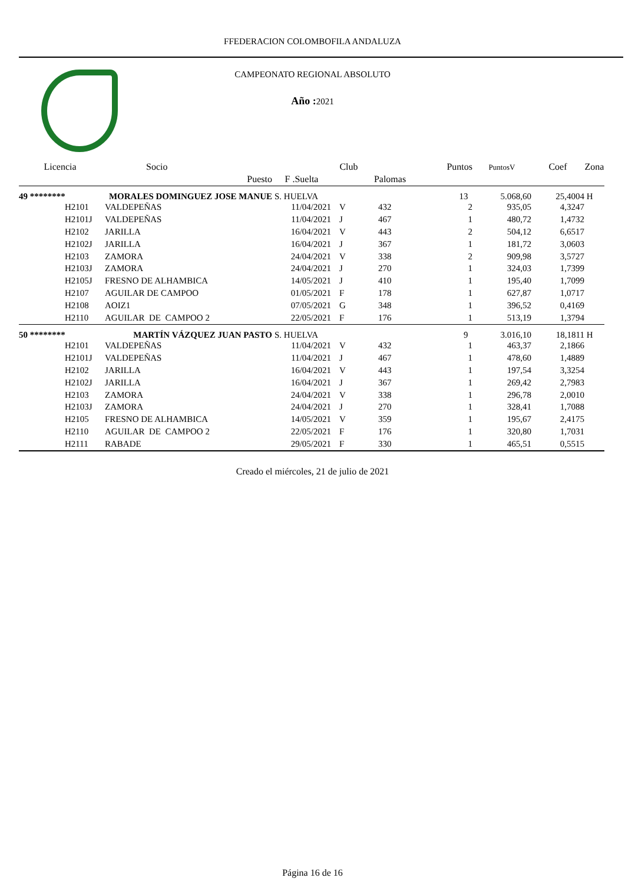FFEDERACION COLOMBOFILA ANDALUZA
CAMPEONATO REGIONAL ABSOLUTO
Año : 2021
| Licencia | Socio | | Club | | Puntos | PuntosV | Coef | Zona |
| --- | --- | --- | --- | --- | --- | --- | --- | --- |
| | Puesto | F .Suelta | | Palomas | | | | |
| 49 ******** | MORALES DOMINGUEZ JOSE MANUE | S. HUELVA | | | 13 | 5.068,60 | 25,4004 | H |
| H2101 | VALDEPEÑAS | 11/04/2021 | V | 432 | 2 | 935,05 | 4,3247 | |
| H2101J | VALDEPEÑAS | 11/04/2021 | J | 467 | 1 | 480,72 | 1,4732 | |
| H2102 | JARILLA | 16/04/2021 | V | 443 | 2 | 504,12 | 6,6517 | |
| H2102J | JARILLA | 16/04/2021 | J | 367 | 1 | 181,72 | 3,0603 | |
| H2103 | ZAMORA | 24/04/2021 | V | 338 | 2 | 909,98 | 3,5727 | |
| H2103J | ZAMORA | 24/04/2021 | J | 270 | 1 | 324,03 | 1,7399 | |
| H2105J | FRESNO DE ALHAMBICA | 14/05/2021 | J | 410 | 1 | 195,40 | 1,7099 | |
| H2107 | AGUILAR DE CAMPOO | 01/05/2021 | F | 178 | 1 | 627,87 | 1,0717 | |
| H2108 | AOIZ1 | 07/05/2021 | G | 348 | 1 | 396,52 | 0,4169 | |
| H2110 | AGUILAR DE CAMPOO 2 | 22/05/2021 | F | 176 | 1 | 513,19 | 1,3794 | |
| 50 ******** | MARTÍN VÁZQUEZ JUAN PASTO | S. HUELVA | | | 9 | 3.016,10 | 18,1811 | H |
| H2101 | VALDEPEÑAS | 11/04/2021 | V | 432 | 1 | 463,37 | 2,1866 | |
| H2101J | VALDEPEÑAS | 11/04/2021 | J | 467 | 1 | 478,60 | 1,4889 | |
| H2102 | JARILLA | 16/04/2021 | V | 443 | 1 | 197,54 | 3,3254 | |
| H2102J | JARILLA | 16/04/2021 | J | 367 | 1 | 269,42 | 2,7983 | |
| H2103 | ZAMORA | 24/04/2021 | V | 338 | 1 | 296,78 | 2,0010 | |
| H2103J | ZAMORA | 24/04/2021 | J | 270 | 1 | 328,41 | 1,7088 | |
| H2105 | FRESNO DE ALHAMBICA | 14/05/2021 | V | 359 | 1 | 195,67 | 2,4175 | |
| H2110 | AGUILAR DE CAMPOO 2 | 22/05/2021 | F | 176 | 1 | 320,80 | 1,7031 | |
| H2111 | RABADE | 29/05/2021 | F | 330 | 1 | 465,51 | 0,5515 | |
Creado el miércoles, 21 de julio de 2021
Página 16 de 16